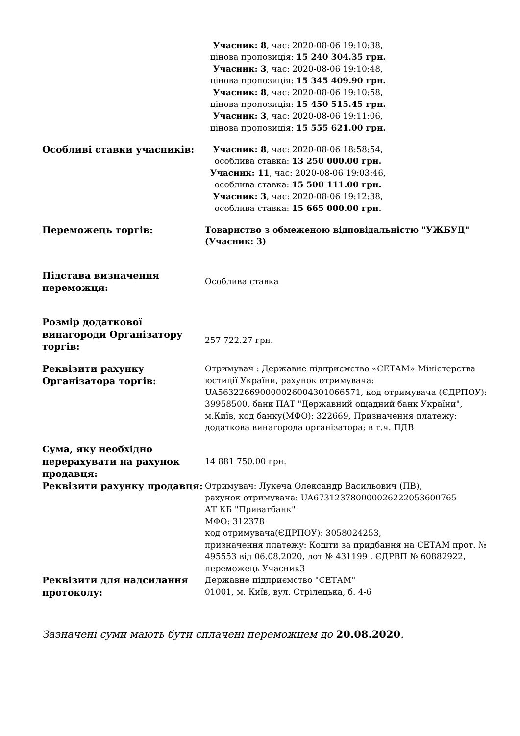| | Учасник: 8 , час: 2020-08-06 19:10:38, цінова пропозиція: 15 240 304.35 грн. Учасник: 3 , час: 2020-08-06 19:10:48, цінова пропозиція: 15 345 409.90 грн. Учасник: 8 , час: 2020-08-06 19:10:58, цінова пропозиція: 15 450 515.45 грн. Учасник: 3 , час: 2020-08-06 19:11:06, цінова пропозиція: 15 555 621.00 грн. |
| Особливі ставки учасників: | Учасник: 8 , час: 2020-08-06 18:58:54, особлива ставка: 13 250 000.00 грн. Учасник: 11 , час: 2020-08-06 19:03:46, особлива ставка: 15 500 111.00 грн. Учасник: 3 , час: 2020-08-06 19:12:38, особлива ставка: 15 665 000.00 грн. |
| Переможець торгів: | Товариство з обмеженою відповідальністю "УЖБУД" (Учасник: 3) |
| Підстава визначення переможця: | Особлива ставка |
| Розмір додаткової винагороди Організатору торгів: | 257 722.27 грн. |
| Реквізити рахунку Організатора торгів: | Отримувач : Державне підприємство «СЕТАМ» Міністерства юстиції України, рахунок отримувача: UA563226690000026004301066571, код отримувача (ЄДРПОУ): 39958500, банк ПАТ "Державний ощадний банк України", м.Київ, код банку(МФО): 322669, Призначення платежу: додаткова винагорода організатора; в т.ч. ПДВ |
| Сума, яку необхідно перерахувати на рахунок продавця: | 14 881 750.00 грн. |
| Реквізити рахунку продавця: | Отримувач: Лукеча Олександр Васильович (ПВ), рахунок отримувача: UA673123780000026222053600765 АТ КБ "Приватбанк" МФО: 312378 код отримувача(ЄДРПОУ): 3058024253, призначення платежу: Кошти за придбання на СЕТАМ прот. № 495553 від 06.08.2020, лот № 431199 , ЄДРВП № 60882922, переможець Учасник3 |
| Реквізити для надсилання протоколу: | Державне підприємство "СЕТАМ" 01001, м. Київ, вул. Стрілецька, б. 4-6 |
Зазначені суми мають бути сплачені переможцем до 20.08.2020.